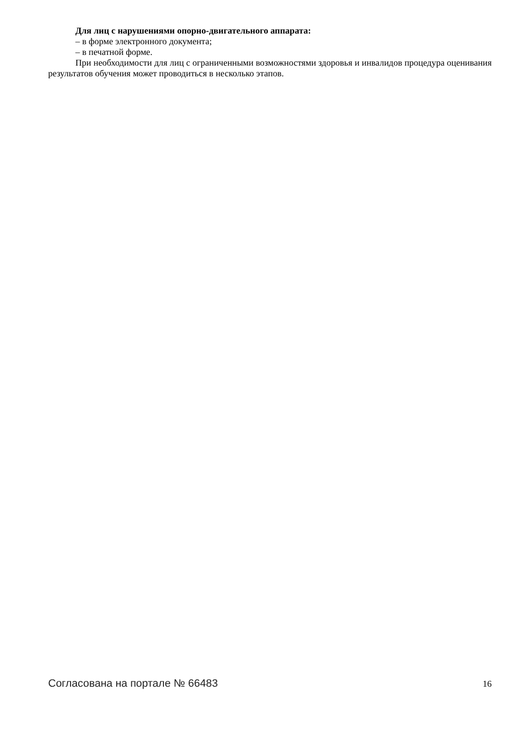Для лиц с нарушениями опорно-двигательного аппарата:
– в форме электронного документа;
– в печатной форме.
При необходимости для лиц с ограниченными возможностями здоровья и инвалидов процедура оценивания результатов обучения может проводиться в несколько этапов.
Согласована на портале № 66483 16